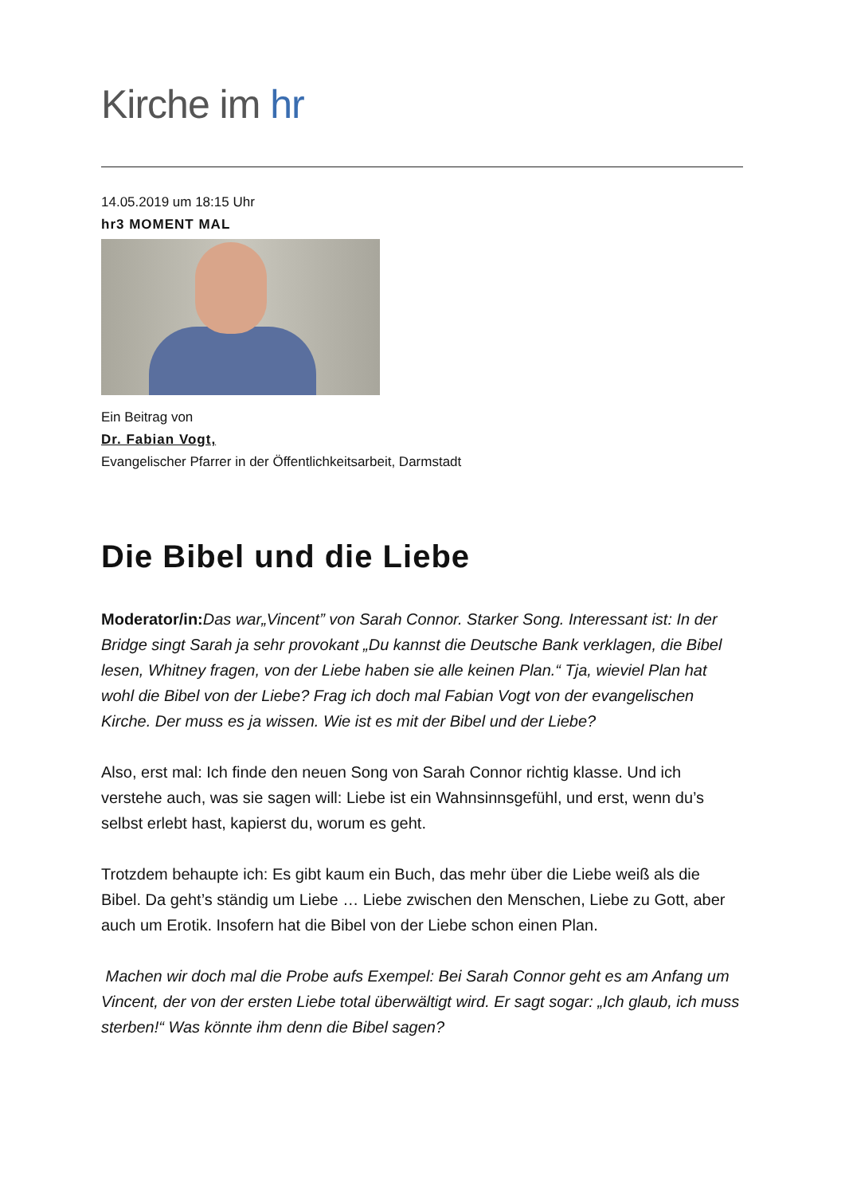Kirche im hr
14.05.2019 um 18:15 Uhr
hr3 MOMENT MAL
Ein Beitrag von
Dr. Fabian Vogt,
Evangelischer Pfarrer in der Öffentlichkeitsarbeit, Darmstadt
Die Bibel und die Liebe
Moderator/in: Das war„Vincent” von Sarah Connor. Starker Song. Interessant ist: In der Bridge singt Sarah ja sehr provokant „Du kannst die Deutsche Bank verklagen, die Bibel lesen, Whitney fragen, von der Liebe haben sie alle keinen Plan.“ Tja, wieviel Plan hat wohl die Bibel von der Liebe? Frag ich doch mal Fabian Vogt von der evangelischen Kirche. Der muss es ja wissen. Wie ist es mit der Bibel und der Liebe?
Also, erst mal: Ich finde den neuen Song von Sarah Connor richtig klasse. Und ich verstehe auch, was sie sagen will: Liebe ist ein Wahnsinnsgefühl, und erst, wenn du’s selbst erlebt hast, kapierst du, worum es geht.
Trotzdem behaupte ich: Es gibt kaum ein Buch, das mehr über die Liebe weiß als die Bibel. Da geht’s ständig um Liebe … Liebe zwischen den Menschen, Liebe zu Gott, aber auch um Erotik. Insofern hat die Bibel von der Liebe schon einen Plan.
Machen wir doch mal die Probe aufs Exempel: Bei Sarah Connor geht es am Anfang um Vincent, der von der ersten Liebe total überwältigt wird. Er sagt sogar: „Ich glaub, ich muss sterben!“ Was könnte ihm denn die Bibel sagen?